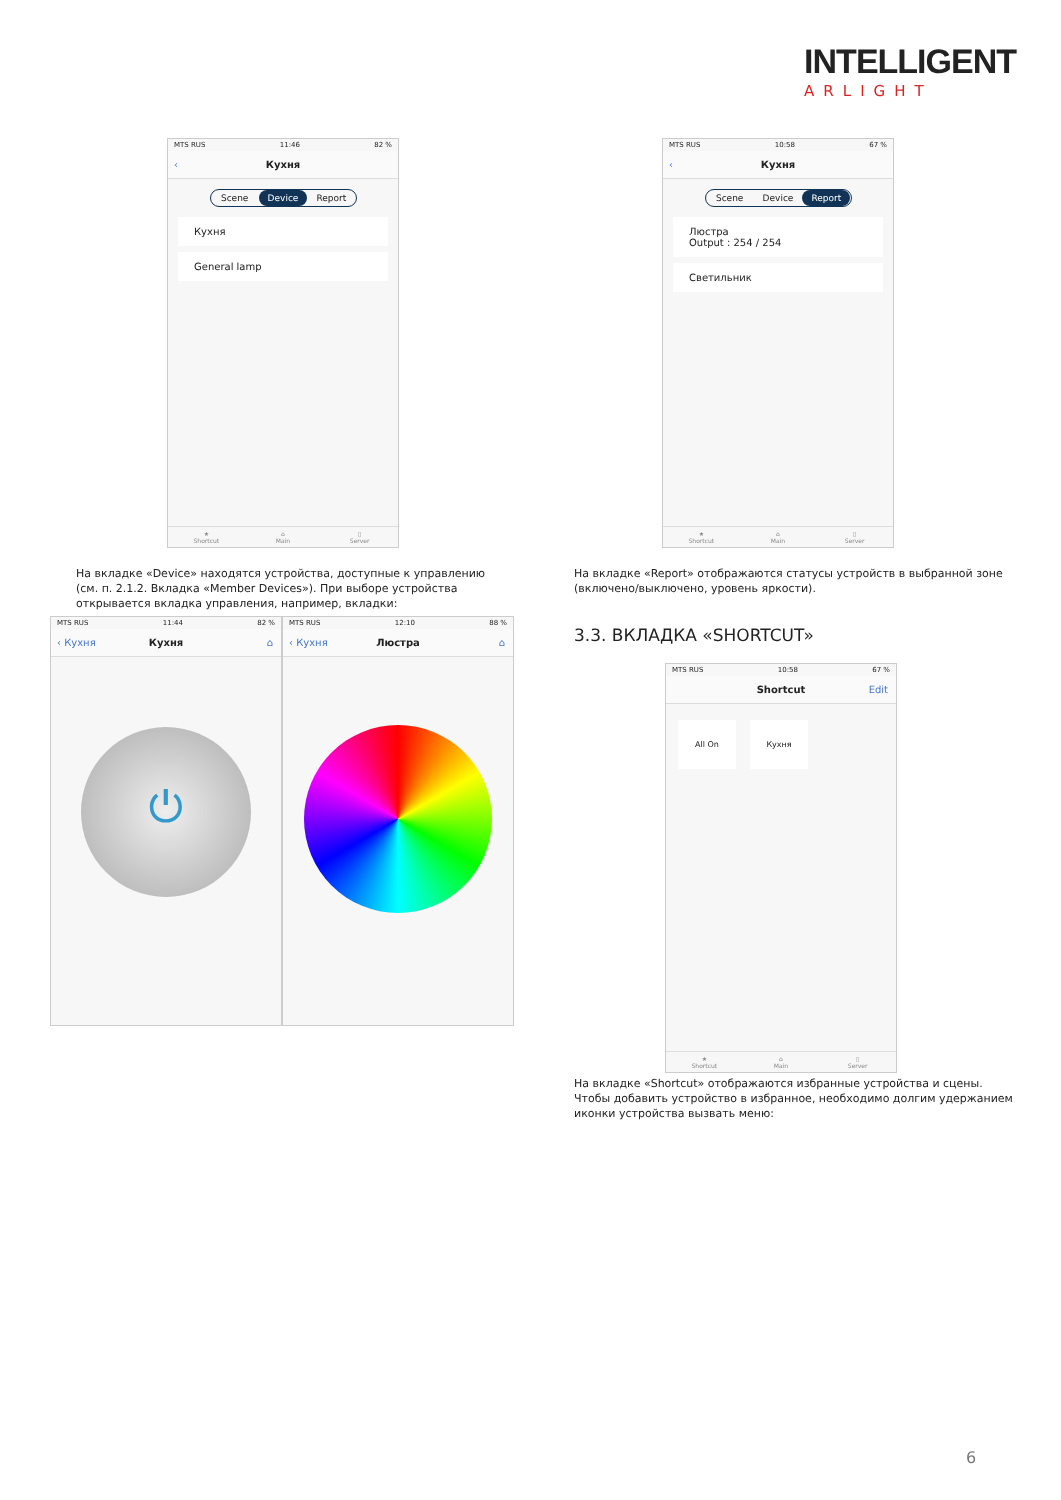INTELLIGENT
ARLIGHT
MTS RUS 11:46 82 %
‹ Кухня
Scene Device Report
Кухня
General lamp
★
Shortcut
⌂
Main
▯
Server
MTS RUS 10:58 67 %
‹ Кухня
Scene Device Report
Люстра
Output : 254 / 254
Светильник
★
Shortcut
⌂
Main
▯
Server
На вкладке «Device» находятся устройства, доступные к управлению (см. п. 2.1.2. Вкладка «Member Devices»). При выборе устройства открывается вкладка управления, например, вкладки:
На вкладке «Report» отображаются статусы устройств в выбранной зоне (включено/выключено, уровень яркости).
MTS RUS 11:44 82 %
‹ Кухня Кухня ⌂
⏻
MTS RUS 12:10 88 %
‹ Кухня Люстра ⌂
3.3. ВКЛАДКА «SHORTCUT»
MTS RUS 10:58 67 %
Shortcut Edit
All On Кухня
★
Shortcut
⌂
Main
▯
Server
На вкладке «Shortcut» отображаются избранные устройства и сцены. Чтобы добавить устройство в избранное, необходимо долгим удержанием иконки устройства вызвать меню:
6